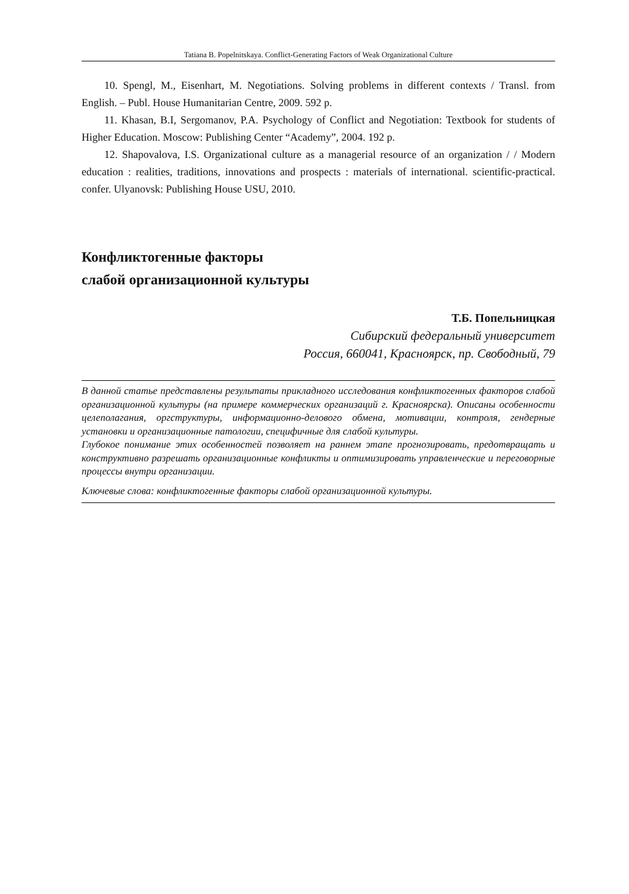Tatiana B. Popelnitskaya. Conflict-Generating Factors of Weak Organizational Culture
10. Spengl, M., Eisenhart, M. Negotiations. Solving problems in different contexts / Transl. from English. – Publ. House Humanitarian Centre, 2009. 592 p.
11. Khasan, B.I, Sergomanov, P.A. Psychology of Conflict and Negotiation: Textbook for students of Higher Education. Moscow: Publishing Center “Academy”, 2004. 192 p.
12. Shapovalova, I.S. Organizational culture as a managerial resource of an organization / / Modern education : realities, traditions, innovations and prospects : materials of international. scientific-practical. confer. Ulyanovsk: Publishing House USU, 2010.
Конфликтогенные факторы
слабой организационной культуры
Т.Б. Попельницкая
Сибирский федеральный университет
Россия, 660041, Красноярск, пр. Свободный, 79
В данной статье представлены результаты прикладного исследования конфликтогенных факторов слабой организационной культуры (на примере коммерческих организаций г. Красноярска). Описаны особенности целеполагания, оргструктуры, информационно-делового обмена, мотивации, контроля, гендерные установки и организационные патологии, специфичные для слабой культуры.
Глубокое понимание этих особенностей позволяет на раннем этапе прогнозировать, предотвращать и конструктивно разрешать организационные конфликты и оптимизировать управленческие и переговорные процессы внутри организации.
Ключевые слова: конфликтогенные факторы слабой организационной культуры.